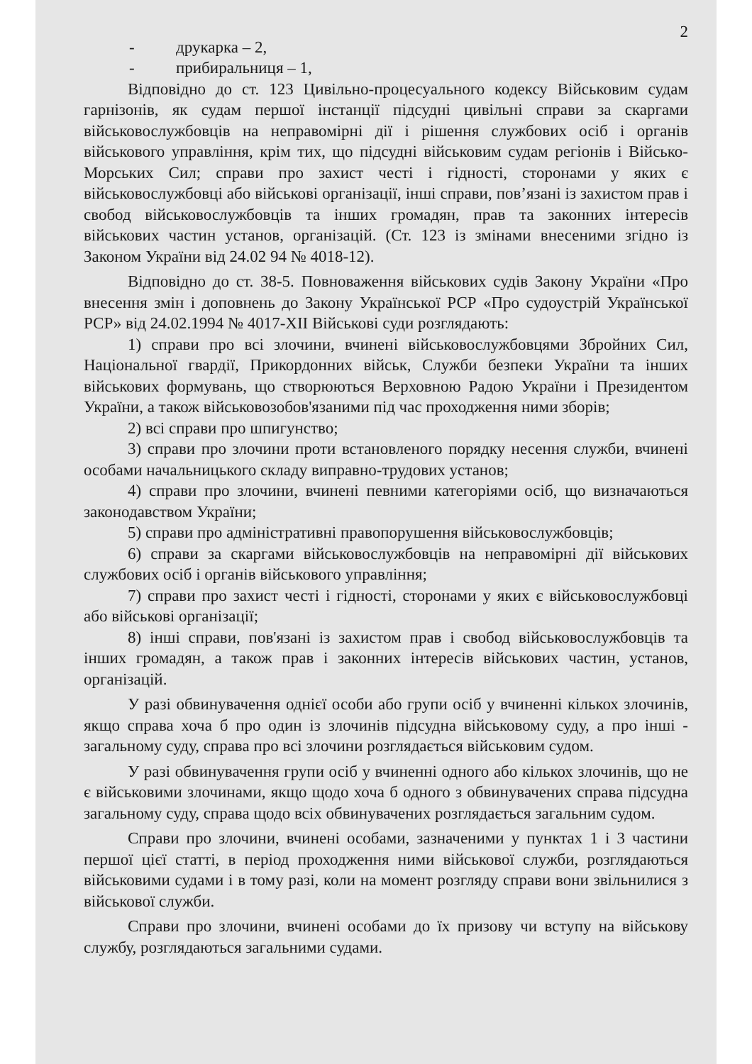2
- друкарка – 2,
- прибиральниця – 1,
Відповідно до ст. 123 Цивільно-процесуального кодексу Військовим судам гарнізонів, як судам першої інстанції підсудні цивільні справи за скаргами військовослужбовців на неправомірні дії і рішення службових осіб і органів військового управління, крім тих, що підсудні військовим судам регіонів і Військо-Морських Сил; справи про захист честі і гідності, сторонами у яких є військовослужбовці або військові організації, інші справи, пов’язані із захистом прав і свобод військовослужбовців та інших громадян, прав та законних інтересів військових частин установ, організацій. (Ст. 123 із змінами внесеними згідно із Законом України від 24.02 94 № 4018-12).
Відповідно до ст. 38-5. Повноваження військових судів Закону України «Про внесення змін і доповнень до Закону Української РСР «Про судоустрій Української РСР» від 24.02.1994 № 4017-XII Військові суди розглядають:
1) справи про всі злочини, вчинені військовослужбовцями Збройних Сил, Національної гвардії, Прикордонних військ, Служби безпеки України та інших військових формувань, що створюються Верховною Радою України і Президентом України, а також військовозобов'язаними під час проходження ними зборів;
2) всі справи про шпигунство;
3) справи про злочини проти встановленого порядку несення служби, вчинені особами начальницького складу виправно-трудових установ;
4) справи про злочини, вчинені певними категоріями осіб, що визначаються законодавством України;
5) справи про адміністративні правопорушення військовослужбовців;
6) справи за скаргами військовослужбовців на неправомірні дії військових службових осіб і органів військового управління;
7) справи про захист честі і гідності, сторонами у яких є військовослужбовці або військові організації;
8) інші справи, пов'язані із захистом прав і свобод військовослужбовців та інших громадян, а також прав і законних інтересів військових частин, установ, організацій.
У разі обвинувачення однієї особи або групи осіб у вчиненні кількох злочинів, якщо справа хоча б про один із злочинів підсудна військовому суду, а про інші - загальному суду, справа про всі злочини розглядається військовим судом.
У разі обвинувачення групи осіб у вчиненні одного або кількох злочинів, що не є військовими злочинами, якщо щодо хоча б одного з обвинувачених справа підсудна загальному суду, справа щодо всіх обвинувачених розглядається загальним судом.
Справи про злочини, вчинені особами, зазначеними у пунктах 1 і 3 частини першої цієї статті, в період проходження ними військової служби, розглядаються військовими судами і в тому разі, коли на момент розгляду справи вони звільнилися з військової служби.
Справи про злочини, вчинені особами до їх призову чи вступу на військову службу, розглядаються загальними судами.